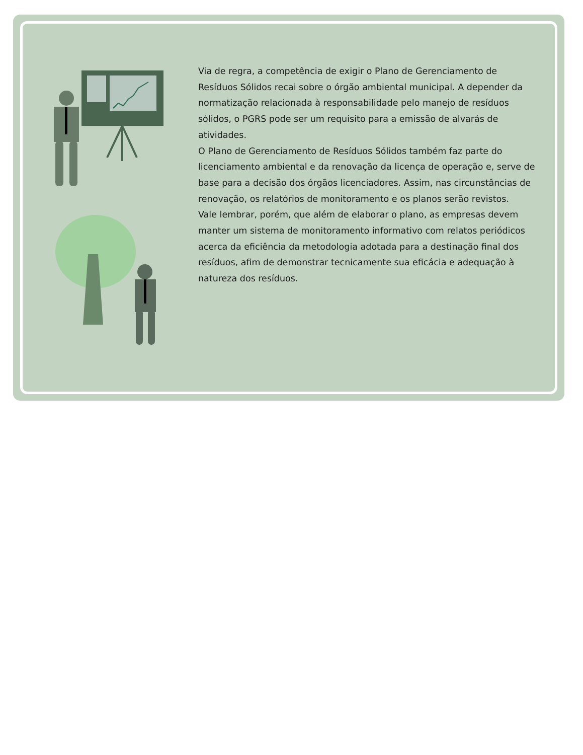Via de regra, a competência de exigir o Plano de Gerenciamento de Resíduos Sólidos recai sobre o órgão ambiental municipal. A depender da normatização relacionada à responsabilidade pelo manejo de resíduos sólidos, o PGRS pode ser um requisito para a emissão de alvarás de atividades.
O Plano de Gerenciamento de Resíduos Sólidos também faz parte do licenciamento ambiental e da renovação da licença de operação e, serve de base para a decisão dos órgãos licenciadores. Assim, nas circunstâncias de renovação, os relatórios de monitoramento e os planos serão revistos.
Vale lembrar, porém, que além de elaborar o plano, as empresas devem manter um sistema de monitoramento informativo com relatos periódicos acerca da eficiência da metodologia adotada para a destinação final dos resíduos, afim de demonstrar tecnicamente sua eficácia e adequação à natureza dos resíduos.